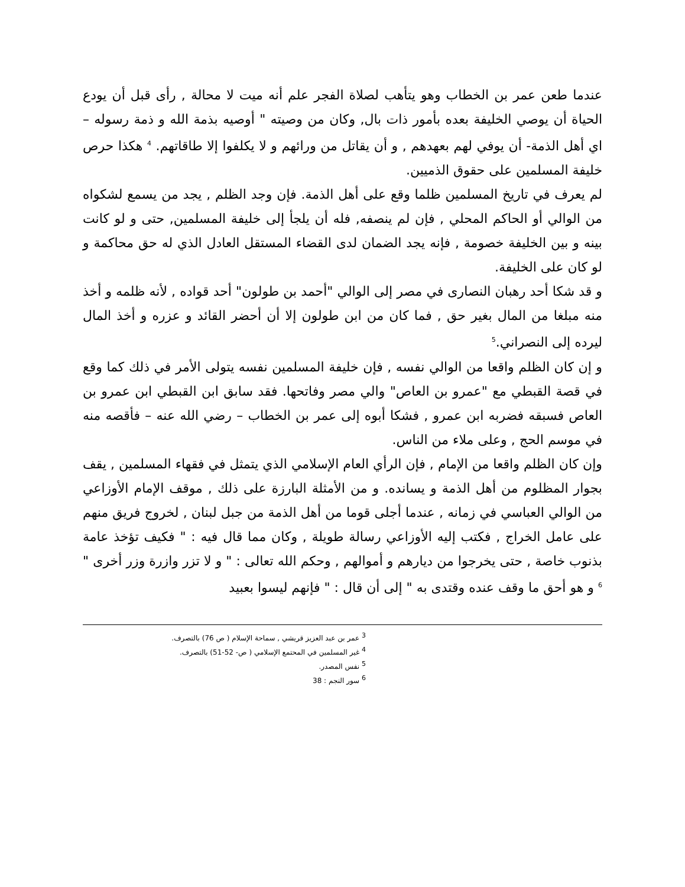عندما طعن عمر بن الخطاب وهو يتأهب لصلاة الفجر علم أنه ميت لا محالة , رأى قبل أن يودع الحياة أن يوصي الخليفة بعده بأمور ذات بال, وكان من وصيته " أوصيه بذمة الله و ذمة رسوله – اي أهل الذمة- أن يوفي لهم بعهدهم , و أن يقاتل من ورائهم و لا يكلفوا إلا طاقاتهم. <sup>4</sup> هكذا حرص خليفة المسلمين على حقوق الذميين.
لم يعرف في تاريخ المسلمين ظلما وقع على أهل الذمة. فإن وجد الظلم , يجد من يسمع لشكواه من الوالي أو الحاكم المحلي , فإن لم ينصفه, فله أن يلجأ إلى خليفة المسلمين, حتى و لو كانت بينه و بين الخليفة خصومة , فإنه يجد الضمان لدى القضاء المستقل العادل الذي له حق محاكمة و لو كان على الخليفة.
و قد شكا أحد رهبان النصارى في مصر إلى الوالي "أحمد بن طولون" أحد قواده , لأنه ظلمه و أخذ منه مبلغا من المال بغير حق , فما كان من ابن طولون إلا أن أحضر القائد و عزره و أخذ المال ليرده إلى النصراني.<sup>5</sup>
و إن كان الظلم واقعا من الوالي نفسه , فإن خليفة المسلمين نفسه يتولى الأمر في ذلك كما وقع في قصة القبطي مع "عمرو بن العاص" والي مصر وفاتحها. فقد سابق ابن القبطي ابن عمرو بن العاص فسبقه فضربه ابن عمرو , فشكا أبوه إلى عمر بن الخطاب – رضي الله عنه – فأقصه منه في موسم الحج , وعلى ملاء من الناس.
وإن كان الظلم واقعا من الإمام , فإن الرأي العام الإسلامي الذي يتمثل في فقهاء المسلمين , يقف بجوار المظلوم من أهل الذمة و يسانده. و من الأمثلة البارزة على ذلك , موقف الإمام الأوزاعي من الوالي العباسي في زمانه , عندما أجلى قوما من أهل الذمة من جبل لبنان , لخروج فريق منهم على عامل الخراج , فكتب إليه الأوزاعي رسالة طويلة , وكان مما قال فيه : " فكيف تؤخذ عامة بذنوب خاصة , حتى يخرجوا من ديارهم و أموالهم , وحكم الله تعالى : " و لا تزر وازرة وزر أخرى " <sup>6</sup> و هو أحق ما وقف عنده وقتدى به " إلى أن قال : " فإنهم ليسوا بعبيد
<sup>3</sup> عمر بن عبد العزيز قريشي , سماحة الإسلام ( ص 76) بالتصرف.
<sup>4</sup> غير المسلمين في المحتمع الإسلامي ( ص- 52-51) بالتصرف.
<sup>5</sup> نفس المصدر.
<sup>6</sup> سور النجم : 38